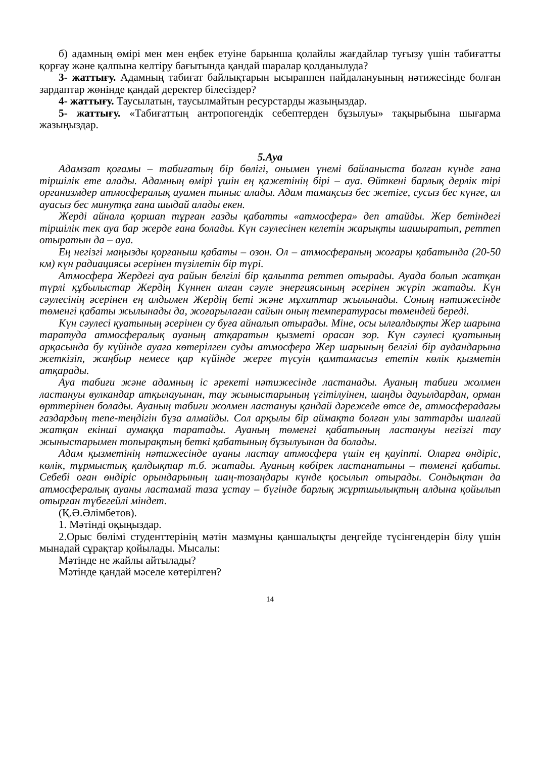б) адамның өмірі мен мен еңбек етуіне барынша қолайлы жағдайлар туғызу үшін табиғатты қорғау және қалпына келтіру бағытында қандай шаралар қолданылуда?
3- жаттығу. Адамның табиғат байлықтарын ысыраппен пайдалануының нәтижесінде болған зардаптар жөнінде қандай деректер білесіздер?
4- жаттығу. Таусылатын, таусылмайтын ресурстарды жазыңыздар.
5- жаттығу. «Табиғаттың антропогендік себептерден бұзылуы» тақырыбына шығарма жазыңыздар.
5.Ауа
Адамзат қоғамы – табиғатың бір бөлігі, онымен үнемі байланыста болған күнде ғана тіршілік ете алады. Адамның өмірі үшін ең қажетінің бірі – ауа. Өйткені барлық дерлік тірі организмдер атмосфералық ауамен тыныс алады. Адам тамақсыз бес жетіге, сусыз бес күнге, ал ауасыз бес минутқа ғана шыдай алады екен.
Жерді айнала қоршап тұрған газды қабатты «атмосфера» деп атайды. Жер бетіндегі тіршілік тек ауа бар жерде ғана болады. Күн сәулесінен келетін жарықты шашыратып, реттеп отыратын да – ауа.
Ең негізгі маңызды қорғаныш қабаты – озон. Ол – атмосфераның жоғары қабатында (20-50 км) күн радиациясы әсерінен түзілетін бір түрі.
Атмосфера Жердегі ауа райын белгілі бір қалыпта реттеп отырады. Ауада болып жатқан түрлі құбылыстар Жердің Күннен алған сәуле энергиясының әсерінен жүріп жатады. Күн сәулесінің әсерінен ең алдымен Жердің беті және мұхиттар жылынады. Соның нәтижесінде төменгі қабаты жылынады да, жоғарылаған сайын оның температурасы төмендей береді.
Күн сәулесі қуатының әсерінен су буға айналып отырады. Міне, осы ылғалдықты Жер шарына таратуда атмосфералық ауаның атқаратын қызметі орасан зор. Күн сәулесі қуатының арқасында бу күйінде ауаға көтерілген суды атмосфера Жер шарының белгілі бір аудандарына жеткізіп, жаңбыр немесе қар күйінде жерге түсуін қамтамасыз ететін көлік қызметін атқарады.
Ауа табиғи және адамның іс әрекеті нәтижесінде ластанады. Ауаның табиғи жолмен ластануы вулкандар атқылауынан, тау жыныстарының үгітілуінен, шаңды дауылдардан, орман өрттерінен болады. Ауаның табиғи жолмен ластануы қандай дәрежеде өтсе де, атмосферадағы газдардың тепе-теңдігін бұза алмайды. Сол арқылы бір аймақта болған улы заттарды шалғай жатқан екінші аумаққа таратады. Ауаның төменгі қабатының ластануы негізгі тау жыныстарымен топырақтың беткі қабатының бұзылуынан да болады.
Адам қызметінің нәтижесінде ауаны ластау атмосфера үшін ең қауіпті. Оларға өндіріс, көлік, тұрмыстық қалдықтар т.б. жатады. Ауаның көбірек ластанатыны – төменгі қабаты. Себебі оған өндіріс орындарының шаң-тозаңдары күнде қосылып отырады. Сондықтан да атмосфералық ауаны ластамай таза ұстау – бүгінде барлық жұртшылықтың алдына қойылып отырған түбегейлі міндет.
(Қ.Ә.Әлімбетов).
1. Мәтінді оқыңыздар.
2.Орыс бөлімі студенттерінің мәтін мазмұны қаншалықты деңгейде түсінгендерін білу үшін мынадай сұрақтар қойылады. Мысалы:
Мәтінде не жайлы айтылады?
Мәтінде қандай мәселе көтерілген?
14